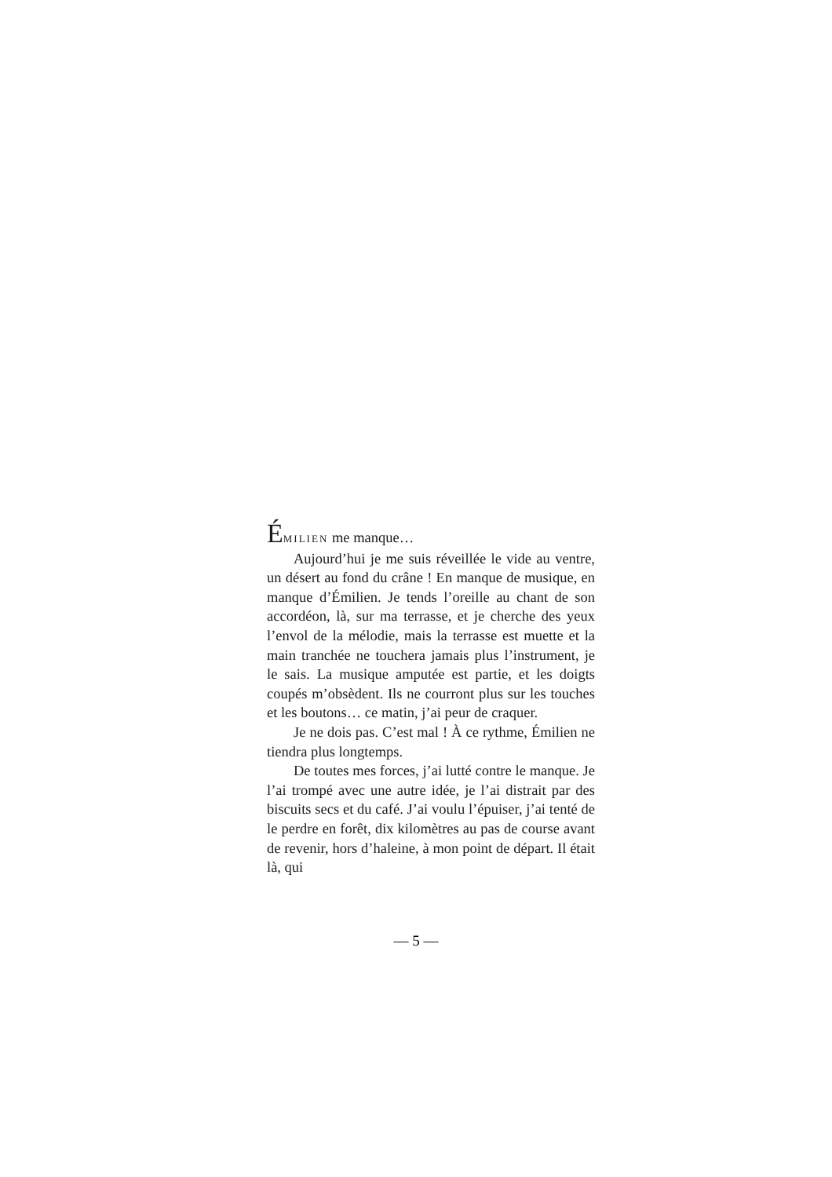ÉMILIEN me manque…
Aujourd’hui je me suis réveillée le vide au ventre, un désert au fond du crâne ! En manque de musique, en manque d’Émilien. Je tends l’oreille au chant de son accordéon, là, sur ma terrasse, et je cherche des yeux l’envol de la mélodie, mais la terrasse est muette et la main tranchée ne touchera jamais plus l’instrument, je le sais. La musique amputée est partie, et les doigts coupés m’obsèdent. Ils ne courront plus sur les touches et les boutons… ce matin, j’ai peur de craquer.
Je ne dois pas. C’est mal ! À ce rythme, Émilien ne tiendra plus longtemps.
De toutes mes forces, j’ai lutté contre le manque. Je l’ai trompé avec une autre idée, je l’ai distrait par des biscuits secs et du café. J’ai voulu l’épuiser, j’ai tenté de le perdre en forêt, dix kilomètres au pas de course avant de revenir, hors d’haleine, à mon point de départ. Il était là, qui
— 5 —